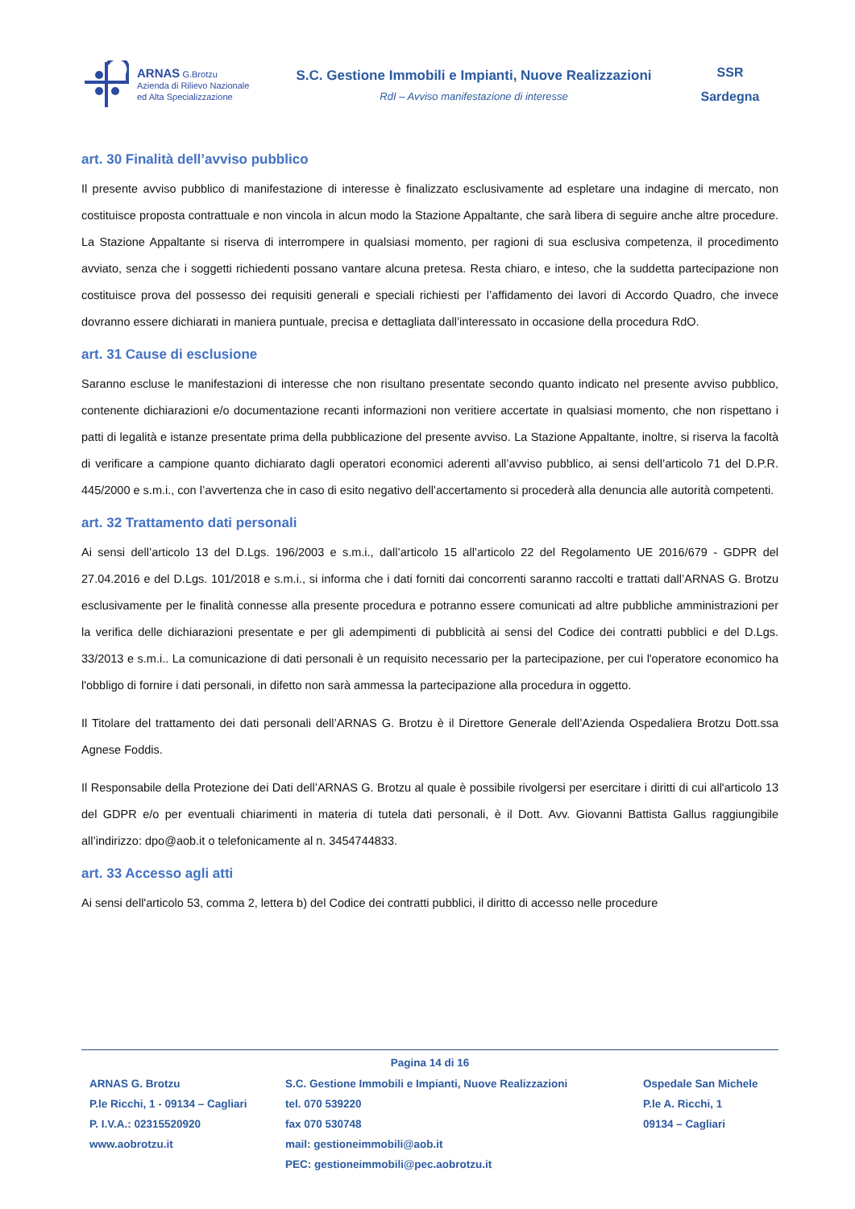ARNAS G.Brotzu
Azienda di Rilievo Nazionale
ed Alta Specializzazione
S.C. Gestione Immobili e Impianti, Nuove Realizzazioni
RdI – Avviso manifestazione di interesse
SSR
Sardegna
art. 30 Finalità dell’avviso pubblico
Il presente avviso pubblico di manifestazione di interesse è finalizzato esclusivamente ad espletare una indagine di mercato, non costituisce proposta contrattuale e non vincola in alcun modo la Stazione Appaltante, che sarà libera di seguire anche altre procedure. La Stazione Appaltante si riserva di interrompere in qualsiasi momento, per ragioni di sua esclusiva competenza, il procedimento avviato, senza che i soggetti richiedenti possano vantare alcuna pretesa. Resta chiaro, e inteso, che la suddetta partecipazione non costituisce prova del possesso dei requisiti generali e speciali richiesti per l’affidamento dei lavori di Accordo Quadro, che invece dovranno essere dichiarati in maniera puntuale, precisa e dettagliata dall’interessato in occasione della procedura RdO.
art. 31 Cause di esclusione
Saranno escluse le manifestazioni di interesse che non risultano presentate secondo quanto indicato nel presente avviso pubblico, contenente dichiarazioni e/o documentazione recanti informazioni non veritiere accertate in qualsiasi momento, che non rispettano i patti di legalità e istanze presentate prima della pubblicazione del presente avviso. La Stazione Appaltante, inoltre, si riserva la facoltà di verificare a campione quanto dichiarato dagli operatori economici aderenti all’avviso pubblico, ai sensi dell’articolo 71 del D.P.R. 445/2000 e s.m.i., con l’avvertenza che in caso di esito negativo dell’accertamento si procederà alla denuncia alle autorità competenti.
art. 32 Trattamento dati personali
Ai sensi dell’articolo 13 del D.Lgs. 196/2003 e s.m.i., dall’articolo 15 all’articolo 22 del Regolamento UE 2016/679 - GDPR del 27.04.2016 e del D.Lgs. 101/2018 e s.m.i., si informa che i dati forniti dai concorrenti saranno raccolti e trattati dall’ARNAS G. Brotzu esclusivamente per le finalità connesse alla presente procedura e potranno essere comunicati ad altre pubbliche amministrazioni per la verifica delle dichiarazioni presentate e per gli adempimenti di pubblicità ai sensi del Codice dei contratti pubblici e del D.Lgs. 33/2013 e s.m.i.. La comunicazione di dati personali è un requisito necessario per la partecipazione, per cui l'operatore economico ha l'obbligo di fornire i dati personali, in difetto non sarà ammessa la partecipazione alla procedura in oggetto.
Il Titolare del trattamento dei dati personali dell’ARNAS G. Brotzu è il Direttore Generale dell’Azienda Ospedaliera Brotzu Dott.ssa Agnese Foddis.
Il Responsabile della Protezione dei Dati dell’ARNAS G. Brotzu al quale è possibile rivolgersi per esercitare i diritti di cui all'articolo 13 del GDPR e/o per eventuali chiarimenti in materia di tutela dati personali, è il Dott. Avv. Giovanni Battista Gallus raggiungibile all’indirizzo: dpo@aob.it o telefonicamente al n. 3454744833.
art. 33 Accesso agli atti
Ai sensi dell'articolo 53, comma 2, lettera b) del Codice dei contratti pubblici, il diritto di accesso nelle procedure
Pagina 14 di 16
ARNAS G. Brotzu
P.le Ricchi, 1 - 09134 – Cagliari
P. I.V.A.: 02315520920
www.aobrotzu.it
S.C. Gestione Immobili e Impianti, Nuove Realizzazioni
tel. 070 539220
fax 070 530748
mail: gestioneimmobili@aob.it
PEC: gestioneimmobili@pec.aobrotzu.it
Ospedale San Michele
P.le A. Ricchi, 1
09134 – Cagliari